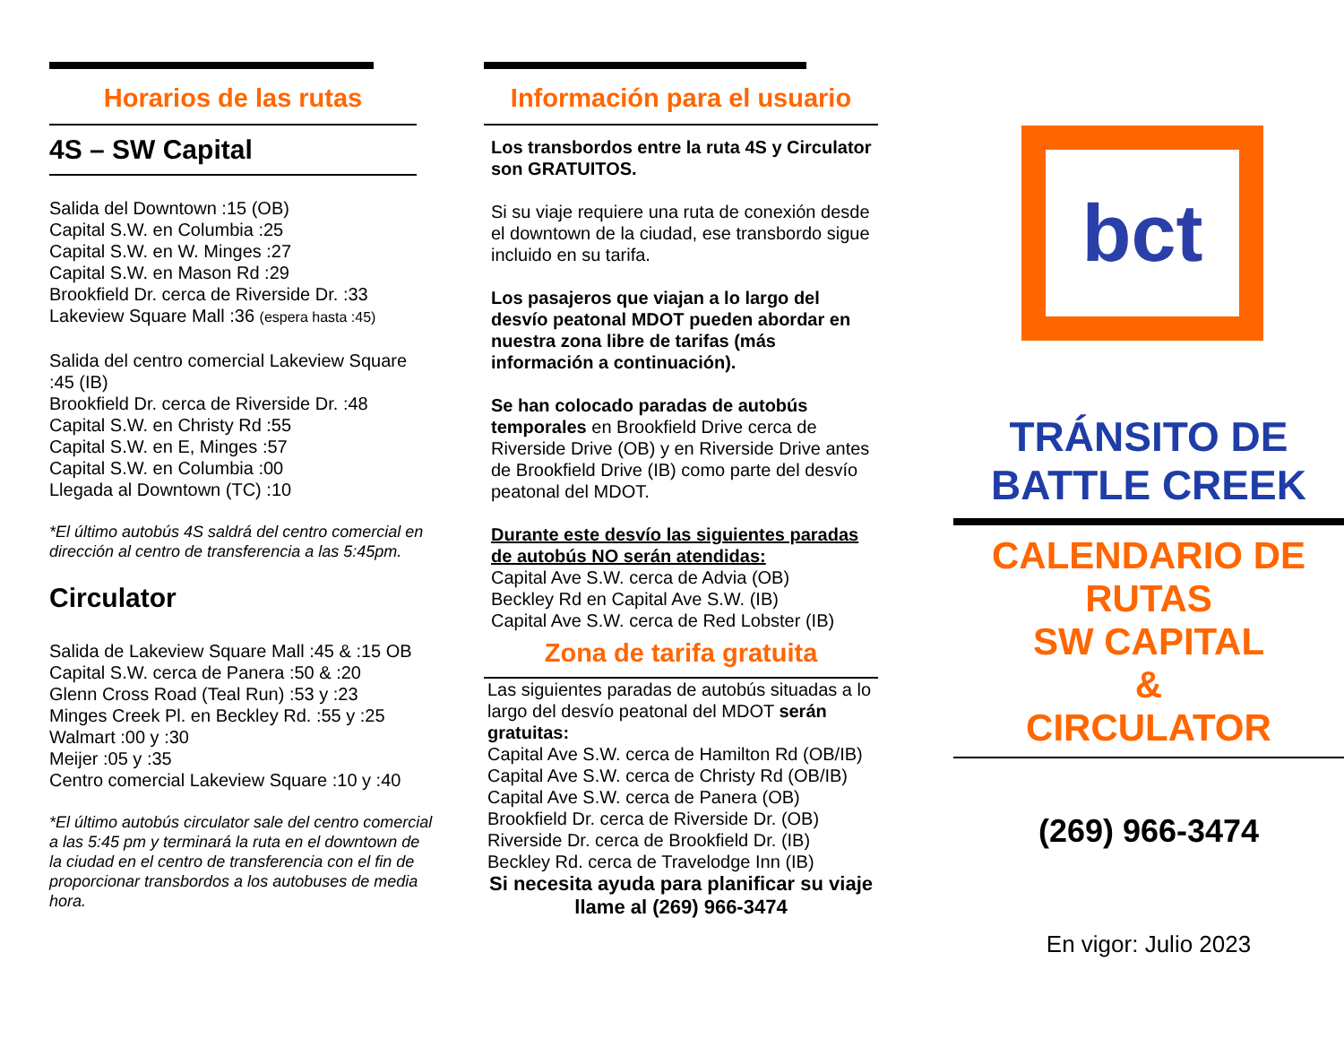Horarios de las rutas
4S – SW Capital
Salida del Downtown :15 (OB)
Capital S.W. en Columbia :25
Capital S.W. en W. Minges :27
Capital S.W. en Mason Rd :29
Brookfield Dr. cerca de Riverside Dr. :33
Lakeview Square Mall :36 (espera hasta :45)
Salida del centro comercial Lakeview Square :45 (IB)
Brookfield Dr. cerca de Riverside Dr. :48
Capital S.W. en Christy Rd :55
Capital S.W. en E, Minges :57
Capital S.W. en Columbia :00
Llegada al Downtown (TC) :10
*El último autobús 4S saldrá del centro comercial en dirección al centro de transferencia a las 5:45pm.
Circulator
Salida de Lakeview Square Mall :45 & :15 OB
Capital S.W. cerca de Panera :50 & :20
Glenn Cross Road (Teal Run) :53 y :23
Minges Creek Pl. en Beckley Rd. :55 y :25
Walmart :00 y :30
Meijer :05 y :35
Centro comercial Lakeview Square :10 y :40
*El último autobús circulator sale del centro comercial a las 5:45 pm y terminará la ruta en el downtown de la ciudad en el centro de transferencia con el fin de proporcionar transbordos a los autobuses de media hora.
Información para el usuario
Los transbordos entre la ruta 4S y Circulator son GRATUITOS.
Si su viaje requiere una ruta de conexión desde el downtown de la ciudad, ese transbordo sigue incluido en su tarifa.
Los pasajeros que viajan a lo largo del desvío peatonal MDOT pueden abordar en nuestra zona libre de tarifas (más información a continuación).
Se han colocado paradas de autobús temporales en Brookfield Drive cerca de Riverside Drive (OB) y en Riverside Drive antes de Brookfield Drive (IB) como parte del desvío peatonal del MDOT.
Durante este desvío las siguientes paradas de autobús NO serán atendidas:
Capital Ave S.W. cerca de Advia (OB)
Beckley Rd en Capital Ave S.W. (IB)
Capital Ave S.W. cerca de Red Lobster (IB)
Zona de tarifa gratuita
Las siguientes paradas de autobús situadas a lo largo del desvío peatonal del MDOT serán gratuitas:
Capital Ave S.W. cerca de Hamilton Rd (OB/IB)
Capital Ave S.W. cerca de Christy Rd (OB/IB)
Capital Ave S.W. cerca de Panera (OB)
Brookfield Dr. cerca de Riverside Dr. (OB)
Riverside Dr. cerca de Brookfield Dr. (IB)
Beckley Rd. cerca de Travelodge Inn (IB)
Si necesita ayuda para planificar su viaje llame al (269) 966-3474
bct
TRÁNSITO DE BATTLE CREEK
CALENDARIO DE RUTAS
SW CAPITAL
&
CIRCULATOR
(269) 966-3474
En vigor: Julio 2023